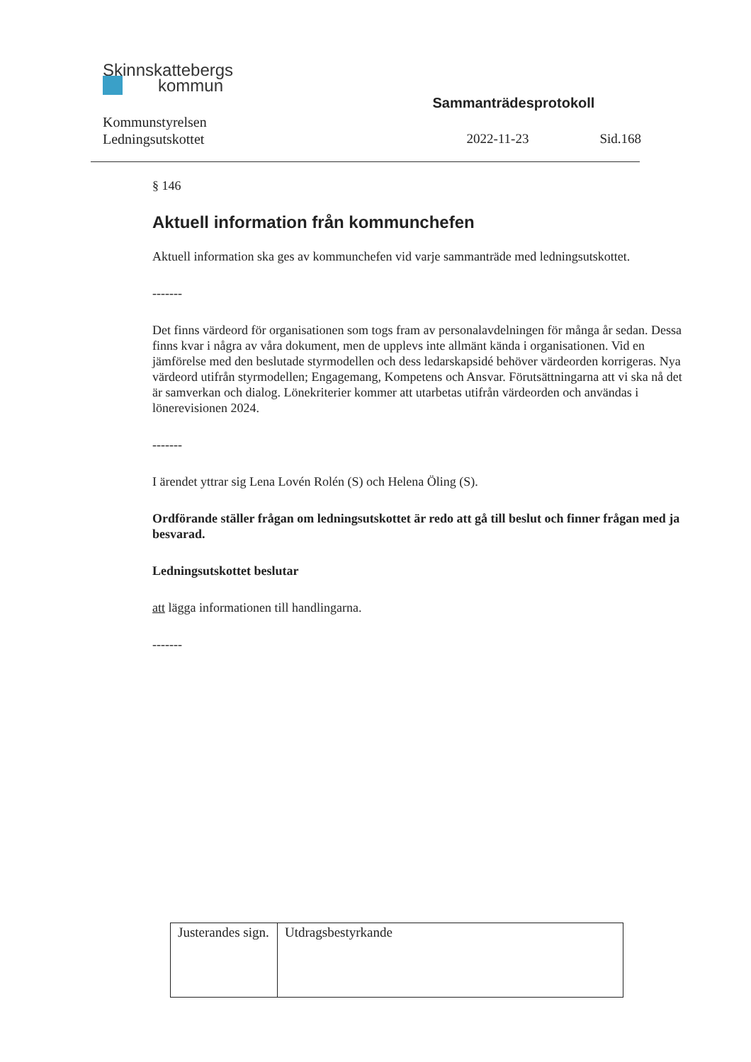Skinnskattebergs
kommun
Kommunstyrelsen
Ledningsutskottet
Sammanträdesprotokoll
2022-11-23 Sid.168
§ 146
Aktuell information från kommunchefen
Aktuell information ska ges av kommunchefen vid varje sammanträde med ledningsutskottet.
-------
Det finns värdeord för organisationen som togs fram av personalavdelningen för många år sedan. Dessa finns kvar i några av våra dokument, men de upplevs inte allmänt kända i organisationen. Vid en jämförelse med den beslutade styrmodellen och dess ledarskapsidé behöver värdeorden korrigeras. Nya värdeord utifrån styrmodellen; Engagemang, Kompetens och Ansvar. Förutsättningarna att vi ska nå det är samverkan och dialog. Lönekriterier kommer att utarbetas utifrån värdeorden och användas i lönerevisionen 2024.
-------
I ärendet yttrar sig Lena Lovén Rolén (S) och Helena Öling (S).
Ordförande ställer frågan om ledningsutskottet är redo att gå till beslut och finner frågan med ja besvarad.
Ledningsutskottet beslutar
att lägga informationen till handlingarna.
-------
| Justerandes sign. | Utdragsbestyrkande |